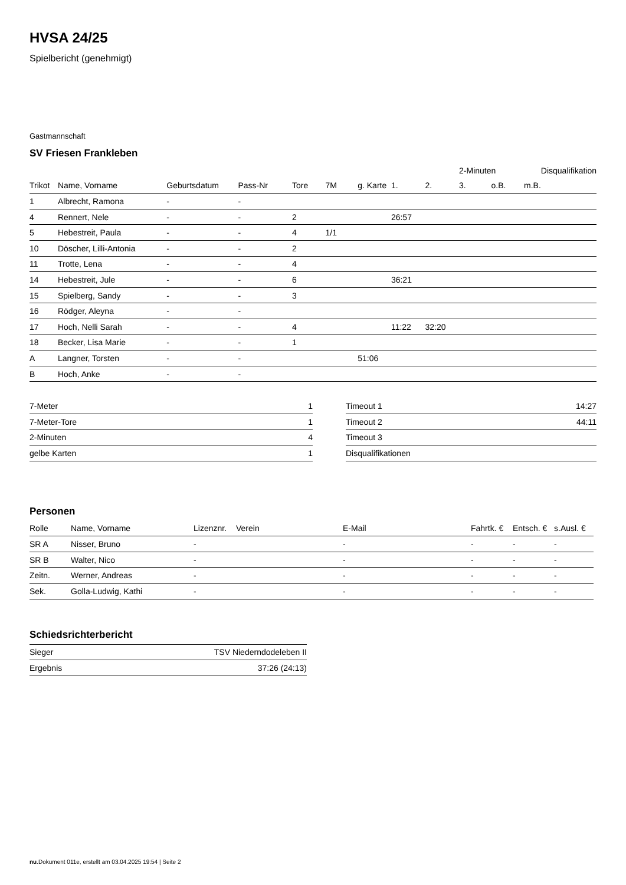HVSA 24/25
Spielbericht (genehmigt)
Gastmannschaft
SV Friesen Frankleben
| | | | | | | | | | 2-Minuten | | | Disqualifikation | |
| --- | --- | --- | --- | --- | --- | --- | --- | --- | --- | --- | --- | --- | --- |
| Trikot | Name, Vorname | Geburtsdatum | Pass-Nr | Tore | 7M | g. Karte | 1. | 2. | 3. | o.B. | m.B. | | |
| 1 | Albrecht, Ramona | - | - | | | | | | | | | | |
| 4 | Rennert, Nele | - | - | 2 | | | 26:57 | | | | | | |
| 5 | Hebestreit, Paula | - | - | 4 | 1/1 | | | | | | | | |
| 10 | Döscher, Lilli-Antonia | - | - | 2 | | | | | | | | | |
| 11 | Trotte, Lena | - | - | 4 | | | | | | | | | |
| 14 | Hebestreit, Jule | - | - | 6 | | | 36:21 | | | | | | |
| 15 | Spielberg, Sandy | - | - | 3 | | | | | | | | | |
| 16 | Rödger, Aleyna | - | - | | | | | | | | | | |
| 17 | Hoch, Nelli Sarah | - | - | 4 | | | 11:22 | 32:20 | | | | | |
| 18 | Becker, Lisa Marie | - | - | 1 | | | | | | | | | |
| A | Langner, Torsten | - | - | | | 51:06 | | | | | | | |
| B | Hoch, Anke | - | - | | | | | | | | | | |
| 7-Meter | 1 |
| 7-Meter-Tore | 1 |
| 2-Minuten | 4 |
| gelbe Karten | 1 |
| Timeout 1 | 14:27 |
| Timeout 2 | 44:11 |
| Timeout 3 | |
| Disqualifikationen | |
Personen
| Rolle | Name, Vorname | Lizenznr. | Verein | E-Mail | Fahrtk. € | Entsch. € | s.Ausl. € |
| --- | --- | --- | --- | --- | --- | --- | --- |
| SR A | Nisser, Bruno | - | | - | - | - | - |
| SR B | Walter, Nico | - | | - | - | - | - |
| Zeitn. | Werner, Andreas | - | | - | - | - | - |
| Sek. | Golla-Ludwig, Kathi | - | | - | - | - | - |
Schiedsrichterbericht
| Sieger | TSV Niederndodeleben II |
| Ergebnis | 37:26 (24:13) |
nu.Dokument 011e, erstellt am 03.04.2025 19:54 | Seite 2